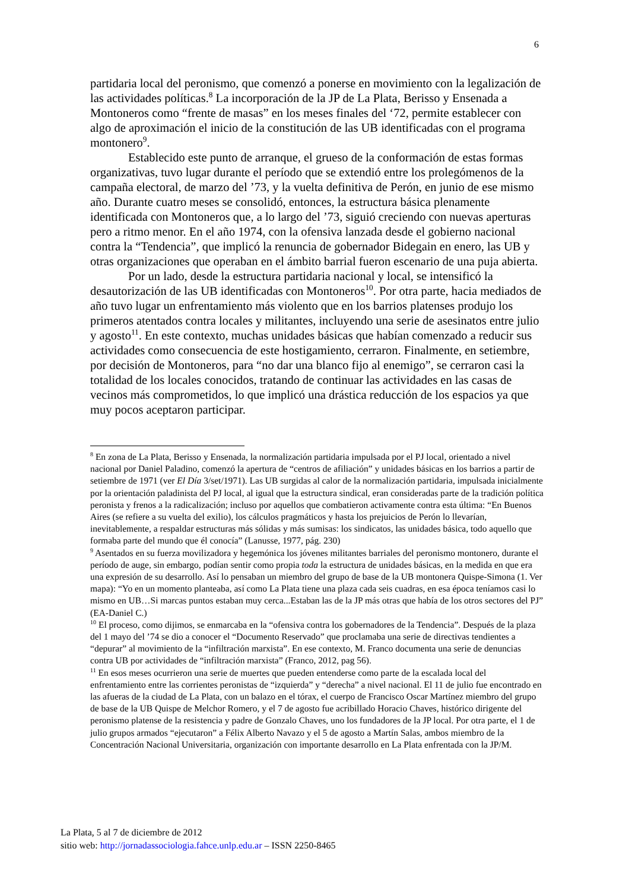6
partidaria local del peronismo, que comenzó a ponerse en movimiento con la legalización de las actividades políticas.<sup>8</sup> La incorporación de la JP de La Plata, Berisso y Ensenada a Montoneros como “frente de masas” en los meses finales del ‘72, permite establecer con algo de aproximación el inicio de la constitución de las UB identificadas con el programa montonero<sup>9</sup>.
Establecido este punto de arranque, el grueso de la conformación de estas formas organizativas, tuvo lugar durante el período que se extendió entre los prolegómenos de la campaña electoral, de marzo del ’73, y la vuelta definitiva de Perón, en junio de ese mismo año. Durante cuatro meses se consolidó, entonces, la estructura básica plenamente identificada con Montoneros que, a lo largo del ’73, siguió creciendo con nuevas aperturas pero a ritmo menor. En el año 1974, con la ofensiva lanzada desde el gobierno nacional contra la “Tendencia”, que implicó la renuncia de gobernador Bidegain en enero, las UB y otras organizaciones que operaban en el ámbito barrial fueron escenario de una puja abierta.
Por un lado, desde la estructura partidaria nacional y local, se intensificó la desautorización de las UB identificadas con Montoneros<sup>10</sup>. Por otra parte, hacia mediados de año tuvo lugar un enfrentamiento más violento que en los barrios platenses produjo los primeros atentados contra locales y militantes, incluyendo una serie de asesinatos entre julio y agosto<sup>11</sup>. En este contexto, muchas unidades básicas que habían comenzado a reducir sus actividades como consecuencia de este hostigamiento, cerraron. Finalmente, en setiembre, por decisión de Montoneros, para “no dar una blanco fijo al enemigo”, se cerraron casi la totalidad de los locales conocidos, tratando de continuar las actividades en las casas de vecinos más comprometidos, lo que implicó una drástica reducción de los espacios ya que muy pocos aceptaron participar.
<sup>8</sup> En zona de La Plata, Berisso y Ensenada, la normalización partidaria impulsada por el PJ local, orientado a nivel nacional por Daniel Paladino, comenzó la apertura de “centros de afiliación” y unidades básicas en los barrios a partir de setiembre de 1971 (ver El Día 3/set/1971). Las UB surgidas al calor de la normalización partidaria, impulsada inicialmente por la orientación paladinista del PJ local, al igual que la estructura sindical, eran consideradas parte de la tradición política peronista y frenos a la radicalización; incluso por aquellos que combatieron activamente contra esta última: “En Buenos Aires (se refiere a su vuelta del exilio), los cálculos pragmáticos y hasta los prejuicios de Perón lo llevarían, inevitablemente, a respaldar estructuras más sólidas y más sumisas: los sindicatos, las unidades básica, todo aquello que formaba parte del mundo que él conocía” (Lanusse, 1977, pág. 230)
<sup>9</sup> Asentados en su fuerza movilizadora y hegemónica los jóvenes militantes barriales del peronismo montonero, durante el período de auge, sin embargo, podían sentir como propia toda la estructura de unidades básicas, en la medida en que era una expresión de su desarrollo. Así lo pensaban un miembro del grupo de base de la UB montonera Quispe-Simona (1. Ver mapa): “Yo en un momento planteaba, así como La Plata tiene una plaza cada seis cuadras, en esa época teníamos casi lo mismo en UB…Si marcas puntos estaban muy cerca...Estaban las de la JP más otras que había de los otros sectores del PJ” (EA-Daniel C.)
<sup>10</sup> El proceso, como dijimos, se enmarcaba en la “ofensiva contra los gobernadores de la Tendencia”. Después de la plaza del 1 mayo del ’74 se dio a conocer el “Documento Reservado” que proclamaba una serie de directivas tendientes a “depurar” al movimiento de la “infiltración marxista”. En ese contexto, M. Franco documenta una serie de denuncias contra UB por actividades de “infiltración marxista” (Franco, 2012, pag 56).
<sup>11</sup> En esos meses ocurrieron una serie de muertes que pueden entenderse como parte de la escalada local del enfrentamiento entre las corrientes peronistas de “izquierda” y “derecha” a nivel nacional. El 11 de julio fue encontrado en las afueras de la ciudad de La Plata, con un balazo en el tórax, el cuerpo de Francisco Oscar Martínez miembro del grupo de base de la UB Quispe de Melchor Romero, y el 7 de agosto fue acribillado Horacio Chaves, histórico dirigente del peronismo platense de la resistencia y padre de Gonzalo Chaves, uno los fundadores de la JP local. Por otra parte, el 1 de julio grupos armados “ejecutaron” a Félix Alberto Navazo y el 5 de agosto a Martín Salas, ambos miembro de la Concentración Nacional Universitaria, organización con importante desarrollo en La Plata enfrentada con la JP/M.
La Plata, 5 al 7 de diciembre de 2012
sitio web: http://jornadassociologia.fahce.unlp.edu.ar – ISSN 2250-8465